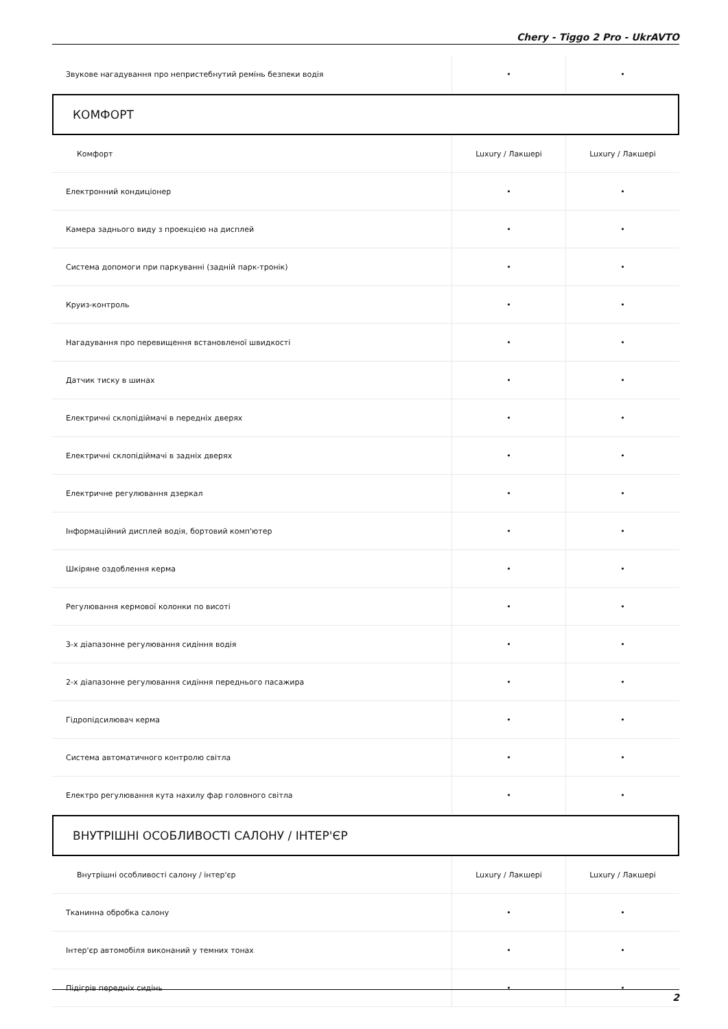Chery - Tiggo 2 Pro - UkrAVTO
| Звукове нагадування про непристебнутий ремінь безпеки водія | • | • |
КОМФОРТ
| Комфорт | Luxury / Лакшері | Luxury / Лакшері |
| --- | --- | --- |
| Електронний кондиціонер | • | • |
| Камера заднього виду з проекцією на дисплей | • | • |
| Система допомоги при паркуванні (задній парк-тронік) | • | • |
| Круиз-контроль | • | • |
| Нагадування про перевищення встановленої швидкості | • | • |
| Датчик тиску в шинах | • | • |
| Електричні склопідіймачі в передніх дверях | • | • |
| Електричні склопідіймачі в задніх дверях | • | • |
| Електричне регулювання дзеркал | • | • |
| Інформаційний дисплей водія, бортовий комп'ютер | • | • |
| Шкіряне оздоблення керма | • | • |
| Регулювання кермової колонки по висоті | • | • |
| 3-х діапазонне регулювання сидіння водія | • | • |
| 2-х діапазонне регулювання сидіння переднього пасажира | • | • |
| Гідропідсилювач керма | • | • |
| Система автоматичного контролю світла | • | • |
| Електро регулювання кута нахилу фар головного світла | • | • |
ВНУТРІШНІ ОСОБЛИВОСТІ САЛОНУ / ІНТЕР'ЄР
| Внутрішні особливості салону / інтер'єр | Luxury / Лакшері | Luxury / Лакшері |
| --- | --- | --- |
| Тканинна обробка салону | • | • |
| Інтер'єр автомобіля виконаний у темних тонах | • | • |
| Підігрів передніх сидінь | • | • |
2